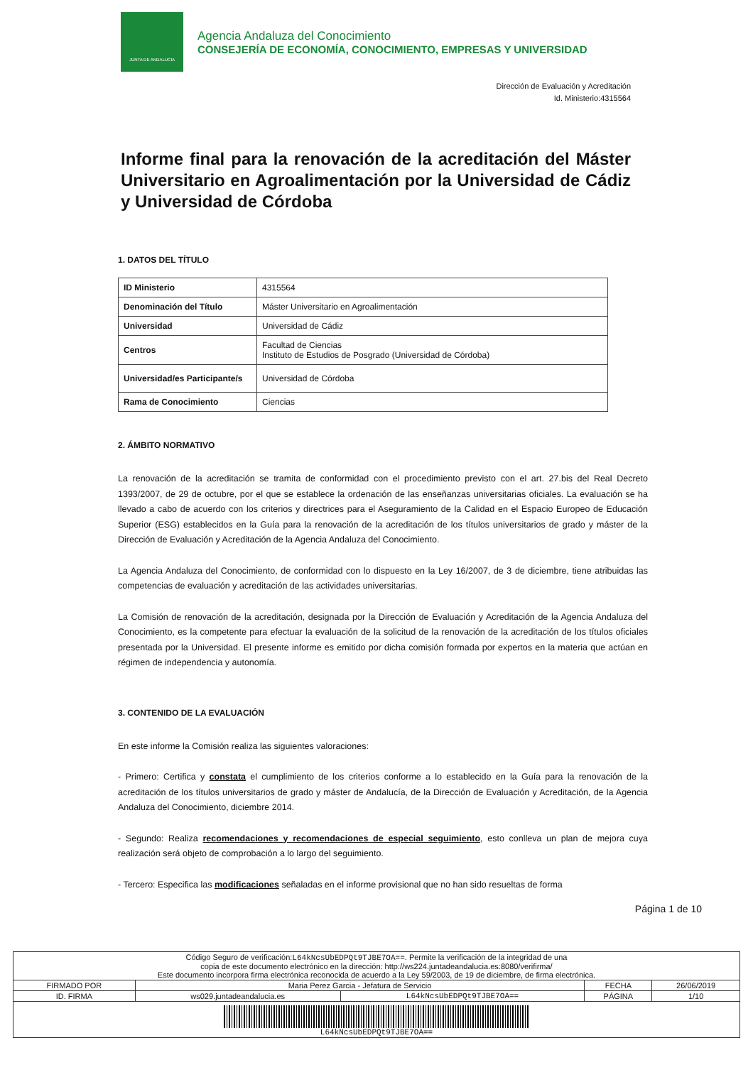JUNTA DE ANDALUCIA
Agencia Andaluza del Conocimiento
CONSEJERÍA DE ECONOMÍA, CONOCIMIENTO, EMPRESAS Y UNIVERSIDAD
Dirección de Evaluación y Acreditación
Id. Ministerio:4315564
Informe final para la renovación de la acreditación del Máster Universitario en Agroalimentación por la Universidad de Cádiz y Universidad de Córdoba
1. DATOS DEL TÍTULO
| ID Ministerio | 4315564 |
| Denominación del Título | Máster Universitario en Agroalimentación |
| Universidad | Universidad de Cádiz |
| Centros | Facultad de Ciencias Instituto de Estudios de Posgrado (Universidad de Córdoba) |
| Universidad/es Participante/s | Universidad de Córdoba |
| Rama de Conocimiento | Ciencias |
2. ÁMBITO NORMATIVO
La renovación de la acreditación se tramita de conformidad con el procedimiento previsto con el art. 27.bis del Real Decreto 1393/2007, de 29 de octubre, por el que se establece la ordenación de las enseñanzas universitarias oficiales. La evaluación se ha llevado a cabo de acuerdo con los criterios y directrices para el Aseguramiento de la Calidad en el Espacio Europeo de Educación Superior (ESG) establecidos en la Guía para la renovación de la acreditación de los títulos universitarios de grado y máster de la Dirección de Evaluación y Acreditación de la Agencia Andaluza del Conocimiento.
La Agencia Andaluza del Conocimiento, de conformidad con lo dispuesto en la Ley 16/2007, de 3 de diciembre, tiene atribuidas las competencias de evaluación y acreditación de las actividades universitarias.
La Comisión de renovación de la acreditación, designada por la Dirección de Evaluación y Acreditación de la Agencia Andaluza del Conocimiento, es la competente para efectuar la evaluación de la solicitud de la renovación de la acreditación de los títulos oficiales presentada por la Universidad. El presente informe es emitido por dicha comisión formada por expertos en la materia que actúan en régimen de independencia y autonomía.
3. CONTENIDO DE LA EVALUACIÓN
En este informe la Comisión realiza las siguientes valoraciones:
- Primero: Certifica y constata el cumplimiento de los criterios conforme a lo establecido en la Guía para la renovación de la acreditación de los títulos universitarios de grado y máster de Andalucía, de la Dirección de Evaluación y Acreditación, de la Agencia Andaluza del Conocimiento, diciembre 2014.
- Segundo: Realiza recomendaciones y recomendaciones de especial seguimiento, esto conlleva un plan de mejora cuya realización será objeto de comprobación a lo largo del seguimiento.
- Tercero: Especifica las modificaciones señaladas en el informe provisional que no han sido resueltas de forma
Página 1 de 10
| Código Seguro de verificación: L64kNcsUbEDPQt9TJBE7OA== . Permite la verificación de la integridad de una copia de este documento electrónico en la dirección: http://ws224.juntadeandalucia.es:8080/verifirma/ Este documento incorpora firma electrónica reconocida de acuerdo a la Ley 59/2003, de 19 de diciembre, de firma electrónica. | | | | |
| FIRMADO POR | Maria Perez Garcia - Jefatura de Servicio | | FECHA | 26/06/2019 |
| ID. FIRMA | ws029.juntadeandalucia.es | L64kNcsUbEDPQt9TJBE7OA== | PÁGINA | 1/10 |
| L64kNcsUbEDPQt9TJBE7OA== | | | | |